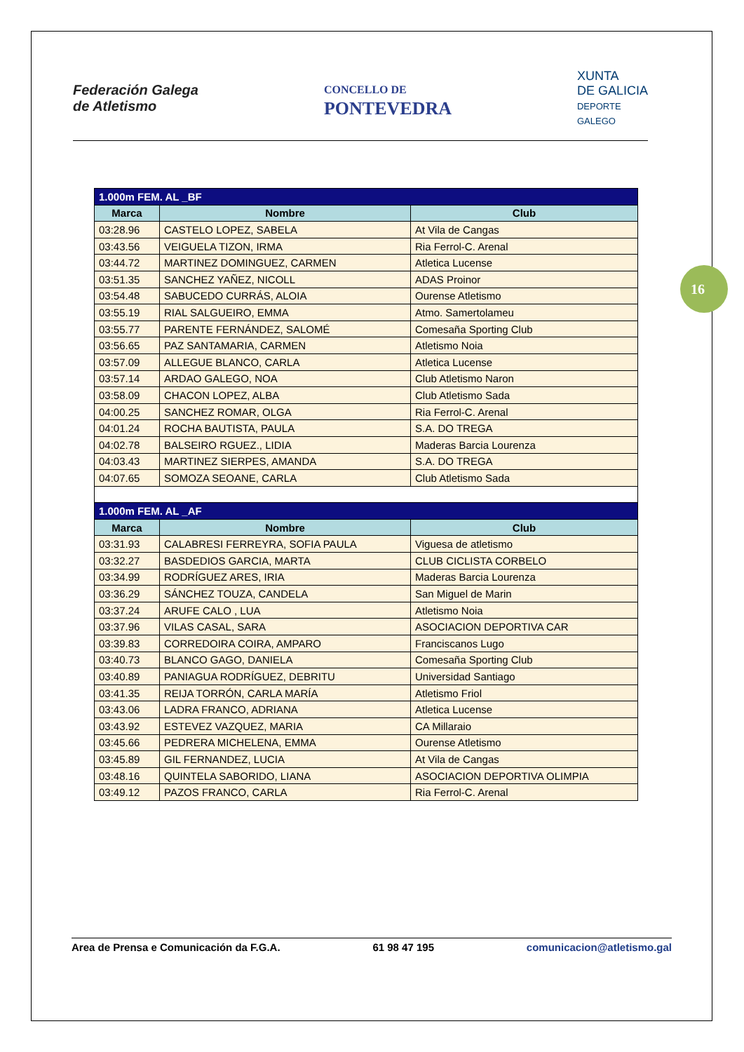Federación Galega
de Atletismo
CONCELLO DE
PONTEVEDRA
XUNTA
DE GALICIA
DEPORTE
GALEGO
16
| 1.000m FEM. AL _BF | | |
| Marca | Nombre | Club |
| 03:28.96 | CASTELO LOPEZ, SABELA | At Vila de Cangas |
| 03:43.56 | VEIGUELA TIZON, IRMA | Ria Ferrol-C. Arenal |
| 03:44.72 | MARTINEZ DOMINGUEZ, CARMEN | Atletica Lucense |
| 03:51.35 | SANCHEZ YAÑEZ, NICOLL | ADAS Proinor |
| 03:54.48 | SABUCEDO CURRÁS, ALOIA | Ourense Atletismo |
| 03:55.19 | RIAL SALGUEIRO, EMMA | Atmo. Samertolameu |
| 03:55.77 | PARENTE FERNÁNDEZ, SALOMÉ | Comesaña Sporting Club |
| 03:56.65 | PAZ SANTAMARIA, CARMEN | Atletismo Noia |
| 03:57.09 | ALLEGUE BLANCO, CARLA | Atletica Lucense |
| 03:57.14 | ARDAO GALEGO, NOA | Club Atletismo Naron |
| 03:58.09 | CHACON LOPEZ, ALBA | Club Atletismo Sada |
| 04:00.25 | SANCHEZ ROMAR, OLGA | Ria Ferrol-C. Arenal |
| 04:01.24 | ROCHA BAUTISTA, PAULA | S.A. DO TREGA |
| 04:02.78 | BALSEIRO RGUEZ., LIDIA | Maderas Barcia Lourenza |
| 04:03.43 | MARTINEZ SIERPES, AMANDA | S.A. DO TREGA |
| 04:07.65 | SOMOZA SEOANE, CARLA | Club Atletismo Sada |
| 1.000m FEM. AL _AF | | |
| Marca | Nombre | Club |
| 03:31.93 | CALABRESI FERREYRA, SOFIA PAULA | Viguesa de atletismo |
| 03:32.27 | BASDEDIOS GARCIA, MARTA | CLUB CICLISTA CORBELO |
| 03:34.99 | RODRÍGUEZ ARES, IRIA | Maderas Barcia Lourenza |
| 03:36.29 | SÁNCHEZ TOUZA, CANDELA | San Miguel de Marin |
| 03:37.24 | ARUFE CALO , LUA | Atletismo Noia |
| 03:37.96 | VILAS CASAL, SARA | ASOCIACION DEPORTIVA CAR |
| 03:39.83 | CORREDOIRA COIRA, AMPARO | Franciscanos Lugo |
| 03:40.73 | BLANCO GAGO, DANIELA | Comesaña Sporting Club |
| 03:40.89 | PANIAGUA RODRÍGUEZ, DEBRITU | Universidad Santiago |
| 03:41.35 | REIJA TORRÓN, CARLA MARÍA | Atletismo Friol |
| 03:43.06 | LADRA FRANCO, ADRIANA | Atletica Lucense |
| 03:43.92 | ESTEVEZ VAZQUEZ, MARIA | CA Millaraio |
| 03:45.66 | PEDRERA MICHELENA, EMMA | Ourense Atletismo |
| 03:45.89 | GIL FERNANDEZ, LUCIA | At Vila de Cangas |
| 03:48.16 | QUINTELA SABORIDO, LIANA | ASOCIACION DEPORTIVA OLIMPIA |
| 03:49.12 | PAZOS FRANCO, CARLA | Ria Ferrol-C. Arenal |
Area de Prensa e Comunicación da F.G.A. 61 98 47 195 comunicacion@atletismo.gal